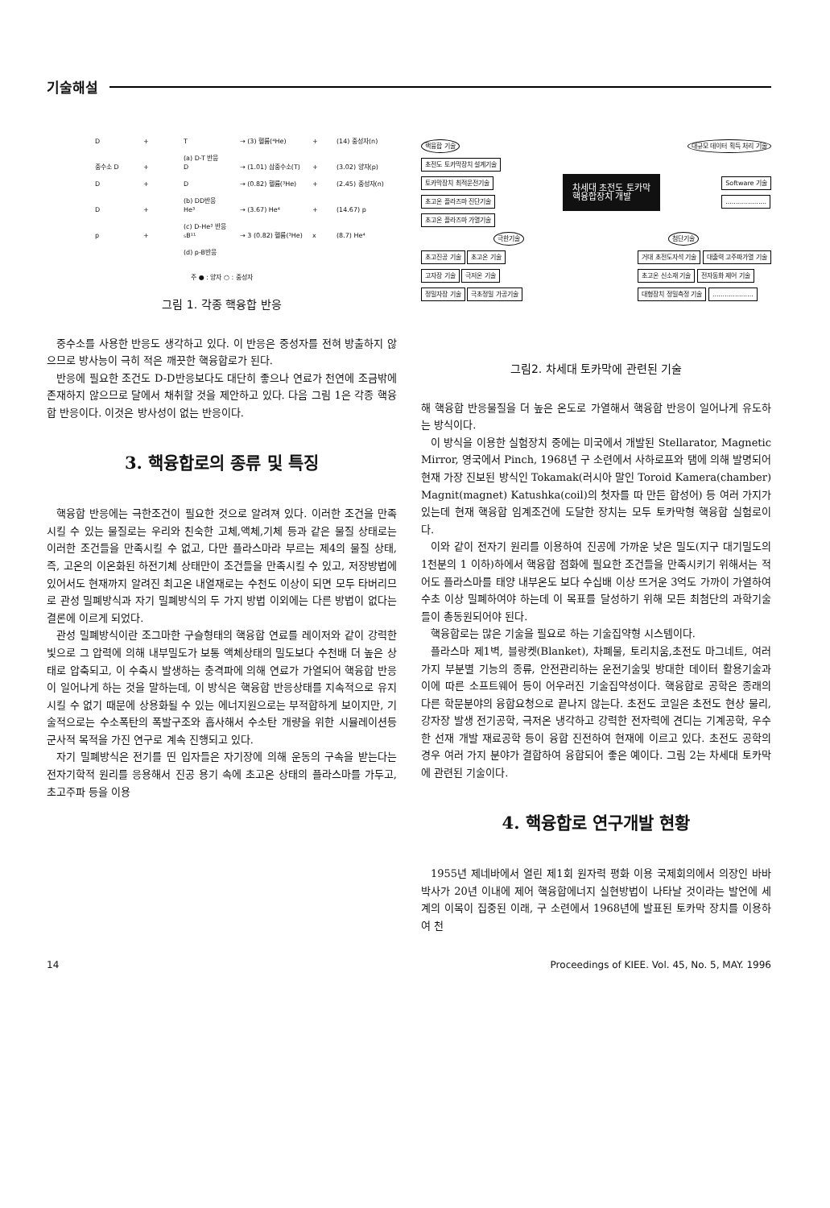기술해설
D + T → (3) 헬륨(⁴He) + (14) 중성자(n)
(a) D-T 반응
중수소 D + D → (1.01) 삼중수소(T) + (3.02) 양자(p)
D + D → (0.82) 헬륨(³He) + (2.45) 중성자(n)
(b) DD반응
D + He³ → (3.67) He⁴ + (14.67) p
(c) D-He³ 반응
p + ₅B¹¹ → 3 (0.82) 헬륨(³He) x (8.7) He⁴
(d) p-B반응
주 ● : 양자 ○ : 중성자
그림 1. 각종 핵융합 반응
중수소를 사용한 반응도 생각하고 있다. 이 반응은 중성자를 전혀 방출하지 않으므로 방사능이 극히 적은 깨끗한 핵융합로가 된다.
반응에 필요한 조건도 D-D반응보다도 대단히 좋으나 연료가 천연에 조금밖에 존재하지 않으므로 달에서 채취할 것을 제안하고 있다. 다음 그림 1은 각종 핵융합 반응이다. 이것은 방사성이 없는 반응이다.
3. 핵융합로의 종류 및 특징
핵융합 반응에는 극한조건이 필요한 것으로 알려져 있다. 이러한 조건을 만족시킬 수 있는 물질로는 우리와 친숙한 고체,액체,기체 등과 같은 물질 상태로는 이러한 조건들을 만족시킬 수 없고, 다만 플라스마라 부르는 제4의 물질 상태, 즉, 고온의 이온화된 하전기체 상태만이 조건들을 만족시킬 수 있고, 저장방법에 있어서도 현재까지 알려진 최고온 내열재로는 수천도 이상이 되면 모두 타버리므로 관성 밀폐방식과 자기 밀폐방식의 두 가지 방법 이외에는 다른 방법이 없다는 결론에 이르게 되었다.
관성 밀폐방식이란 조그마한 구슬형태의 핵융합 연료를 레이저와 같이 강력한 빛으로 그 압력에 의해 내부밀도가 보통 액체상태의 밀도보다 수천배 더 높은 상태로 압축되고, 이 수축시 발생하는 충격파에 의해 연료가 가열되어 핵융합 반응이 일어나게 하는 것을 말하는데, 이 방식은 핵융합 반응상태를 지속적으로 유지시킬 수 없기 때문에 상용화될 수 있는 에너지원으로는 부적합하게 보이지만, 기술적으로는 수소폭탄의 폭발구조와 흡사해서 수소탄 개량을 위한 시뮬레이션등 군사적 목적을 가진 연구로 계속 진행되고 있다.
자기 밀폐방식은 전기를 띤 입자들은 자기장에 의해 운동의 구속을 받는다는 전자기학적 원리를 응용해서 진공 용기 속에 초고온 상태의 플라스마를 가두고, 초고주파 등을 이용
핵융합 기술 대규모 데이터 획득 처리 기술
초전도 토카막장치 설계기술
토카막장치 최적운전기술
초고온 플라즈마 진단기술
초고온 플라즈마 가열기술
차세대 초전도 토카막
핵융합장치 개발
Software 기술
....................
극한기술 첨단기술
초고진공 기술 초고온 기술
고자장 기술 극저온 기술
정밀자장 기술 극초정밀 가공기술
거대 초전도자석 기술 대출력 고주파가열 기술
초고온 신소재 기술 전자동화 제어 기술
대형장치 정밀측정 기술 ....................
그림2. 차세대 토카막에 관련된 기술
해 핵융합 반응물질을 더 높은 온도로 가열해서 핵융합 반응이 일어나게 유도하는 방식이다.
이 방식을 이용한 실험장치 중에는 미국에서 개발된 Stellarator, Magnetic Mirror, 영국에서 Pinch, 1968년 구 소련에서 사하로프와 탬에 의해 발명되어 현재 가장 진보된 방식인 Tokamak(러시아 말인 Toroid Kamera(chamber) Magnit(magnet) Katushka(coil)의 첫자를 따 만든 합성어) 등 여러 가지가 있는데 현재 핵융합 임계조건에 도달한 장치는 모두 토카막형 핵융합 실험로이다.
이와 같이 전자기 원리를 이용하여 진공에 가까운 낮은 밀도(지구 대기밀도의 1천분의 1 이하)하에서 핵융합 점화에 필요한 조건들을 만족시키기 위해서는 적어도 플라스마를 태양 내부온도 보다 수십배 이상 뜨거운 3억도 가까이 가열하여 수초 이상 밀폐하여야 하는데 이 목표를 달성하기 위해 모든 최첨단의 과학기술들이 총동원되어야 된다.
핵융합로는 많은 기술을 필요로 하는 기술집약형 시스템이다.
플라스마 제1벽, 블랑켓(Blanket), 차폐물, 토리치움,초전도 마그네트, 여러 가지 부분별 기능의 종류, 안전관리하는 운전기술및 방대한 데이터 활용기술과 이에 따른 소프트웨어 등이 어우러진 기술집약성이다. 핵융합로 공학은 종래의 다른 학문분야의 융합요청으로 끝나지 않는다. 초전도 코일은 초전도 현상 물리, 강자장 발생 전기공학, 극저온 냉각하고 강력한 전자력에 견디는 기계공학, 우수한 선재 개발 재료공학 등이 융합 진전하여 현재에 이르고 있다. 초전도 공학의 경우 여러 가지 분야가 결합하여 융합되어 좋은 예이다. 그림 2는 차세대 토카막에 관련된 기술이다.
4. 핵융합로 연구개발 현황
1955년 제네바에서 열린 제1회 원자력 평화 이용 국제회의에서 의장인 바바 박사가 20년 이내에 제어 핵융합에너지 실현방법이 나타날 것이라는 발언에 세계의 이목이 집중된 이래, 구 소련에서 1968년에 발표된 토카막 장치를 이용하여 천
14 Proceedings of KIEE. Vol. 45, No. 5, MAY. 1996